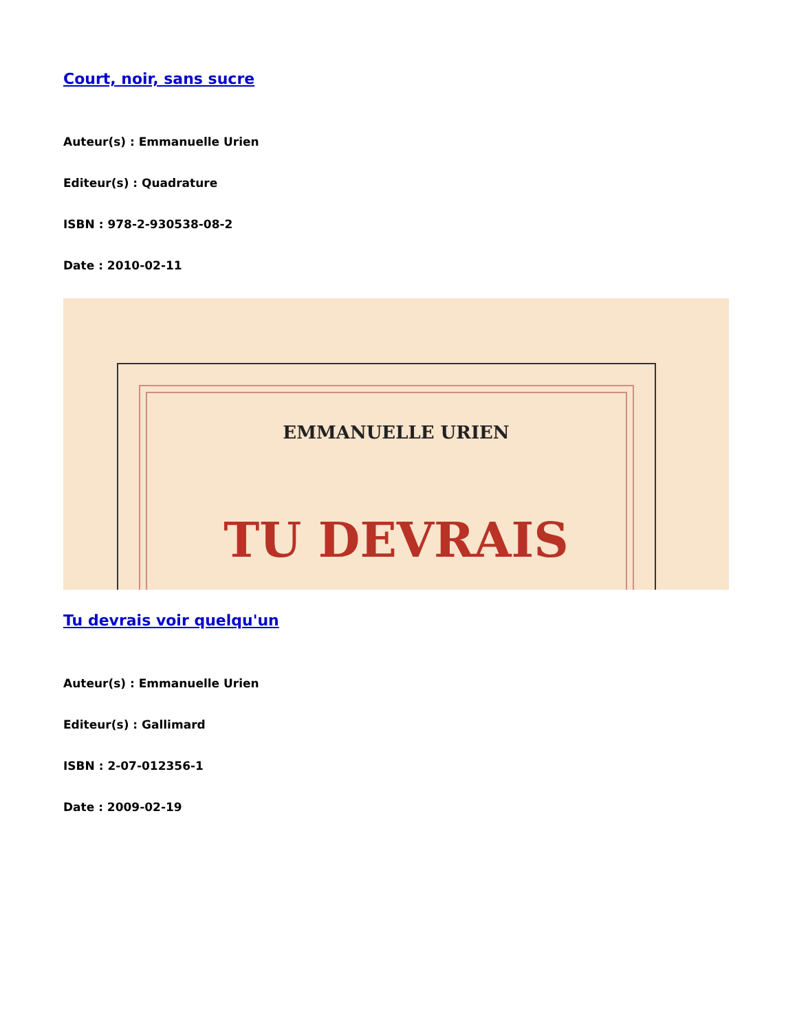Court, noir, sans sucre
Auteur(s) : Emmanuelle Urien
Editeur(s) : Quadrature
ISBN : 978-2-930538-08-2
Date : 2010-02-11
EMMANUELLE URIEN
TU DEVRAIS
Tu devrais voir quelqu'un
Auteur(s) : Emmanuelle Urien
Editeur(s) : Gallimard
ISBN : 2-07-012356-1
Date : 2009-02-19